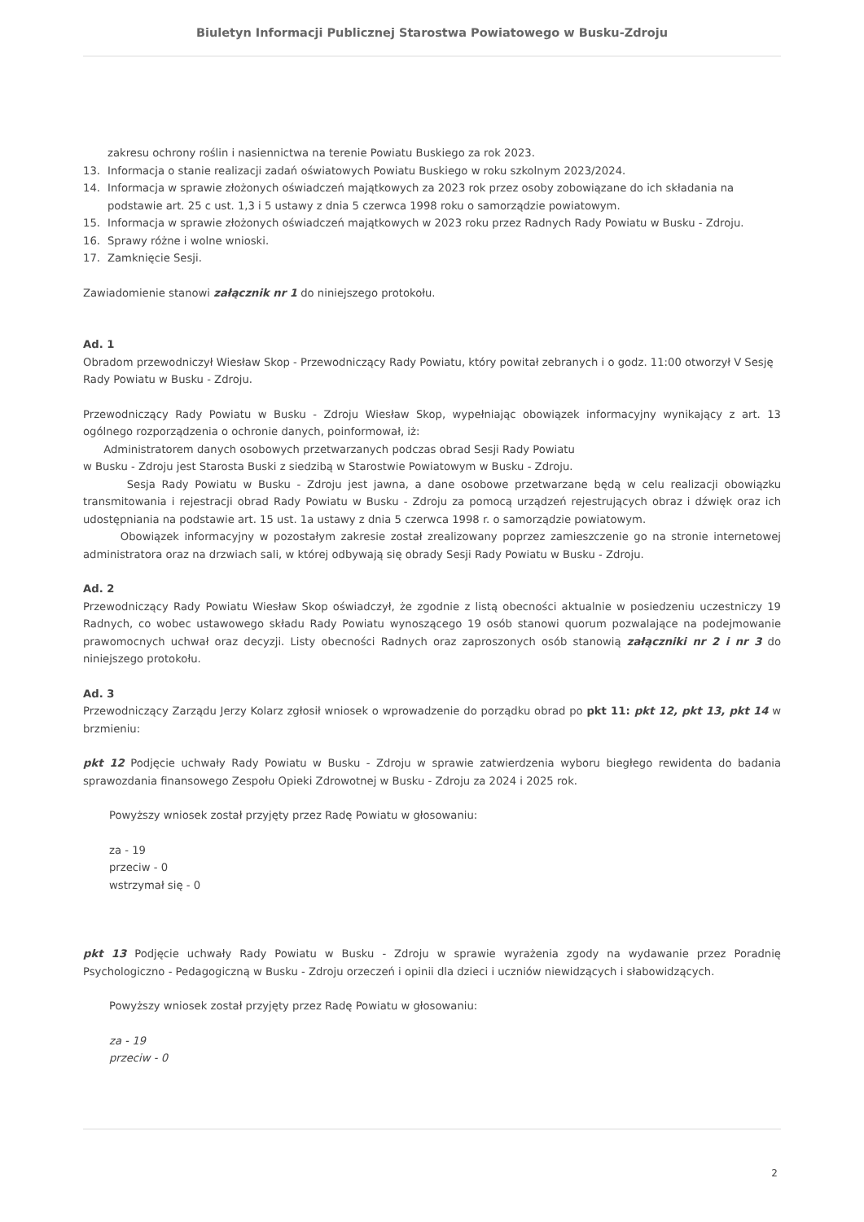Biuletyn Informacji Publicznej Starostwa Powiatowego w Busku-Zdroju
zakresu ochrony roślin i nasiennictwa na terenie Powiatu Buskiego za rok 2023.
13. Informacja o stanie realizacji zadań oświatowych Powiatu Buskiego w roku szkolnym 2023/2024.
14. Informacja w sprawie złożonych oświadczeń majątkowych za 2023 rok przez osoby zobowiązane do ich składania na podstawie art. 25 c ust. 1,3 i 5 ustawy z dnia 5 czerwca 1998 roku o samorządzie powiatowym.
15. Informacja w sprawie złożonych oświadczeń majątkowych w 2023 roku przez Radnych Rady Powiatu w Busku - Zdroju.
16. Sprawy różne i wolne wnioski.
17. Zamknięcie Sesji.
Zawiadomienie stanowi załącznik nr 1 do niniejszego protokołu.
Ad. 1
Obradom przewodniczył Wiesław Skop - Przewodniczący Rady Powiatu, który powitał zebranych i o godz. 11:00 otworzył V Sesję Rady Powiatu w Busku - Zdroju.
Przewodniczący Rady Powiatu w Busku - Zdroju Wiesław Skop, wypełniając obowiązek informacyjny wynikający z art. 13 ogólnego rozporządzenia o ochronie danych, poinformował, iż:
Administratorem danych osobowych przetwarzanych podczas obrad Sesji Rady Powiatu
w Busku - Zdroju jest Starosta Buski z siedzibą w Starostwie Powiatowym w Busku - Zdroju.
Sesja Rady Powiatu w Busku - Zdroju jest jawna, a dane osobowe przetwarzane będą w celu realizacji obowiązku transmitowania i rejestracji obrad Rady Powiatu w Busku - Zdroju za pomocą urządzeń rejestrujących obraz i dźwięk oraz ich udostępniania na podstawie art. 15 ust. 1a ustawy z dnia 5 czerwca 1998 r. o samorządzie powiatowym.
Obowiązek informacyjny w pozostałym zakresie został zrealizowany poprzez zamieszczenie go na stronie internetowej administratora oraz na drzwiach sali, w której odbywają się obrady Sesji Rady Powiatu w Busku - Zdroju.
Ad. 2
Przewodniczący Rady Powiatu Wiesław Skop oświadczył, że zgodnie z listą obecności aktualnie w posiedzeniu uczestniczy 19 Radnych, co wobec ustawowego składu Rady Powiatu wynoszącego 19 osób stanowi quorum pozwalające na podejmowanie prawomocnych uchwał oraz decyzji. Listy obecności Radnych oraz zaproszonych osób stanowią załączniki nr 2 i nr 3 do niniejszego protokołu.
Ad. 3
Przewodniczący Zarządu Jerzy Kolarz zgłosił wniosek o wprowadzenie do porządku obrad po pkt 11: pkt 12, pkt 13, pkt 14 w brzmieniu:
pkt 12 Podjęcie uchwały Rady Powiatu w Busku - Zdroju w sprawie zatwierdzenia wyboru biegłego rewidenta do badania sprawozdania finansowego Zespołu Opieki Zdrowotnej w Busku - Zdroju za 2024 i 2025 rok.
Powyższy wniosek został przyjęty przez Radę Powiatu w głosowaniu:
za - 19
przeciw - 0
wstrzymał się - 0
pkt 13 Podjęcie uchwały Rady Powiatu w Busku - Zdroju w sprawie wyrażenia zgody na wydawanie przez Poradnię Psychologiczno - Pedagogiczną w Busku - Zdroju orzeczeń i opinii dla dzieci i uczniów niewidzących i słabowidzących.
Powyższy wniosek został przyjęty przez Radę Powiatu w głosowaniu:
za - 19
przeciw - 0
2